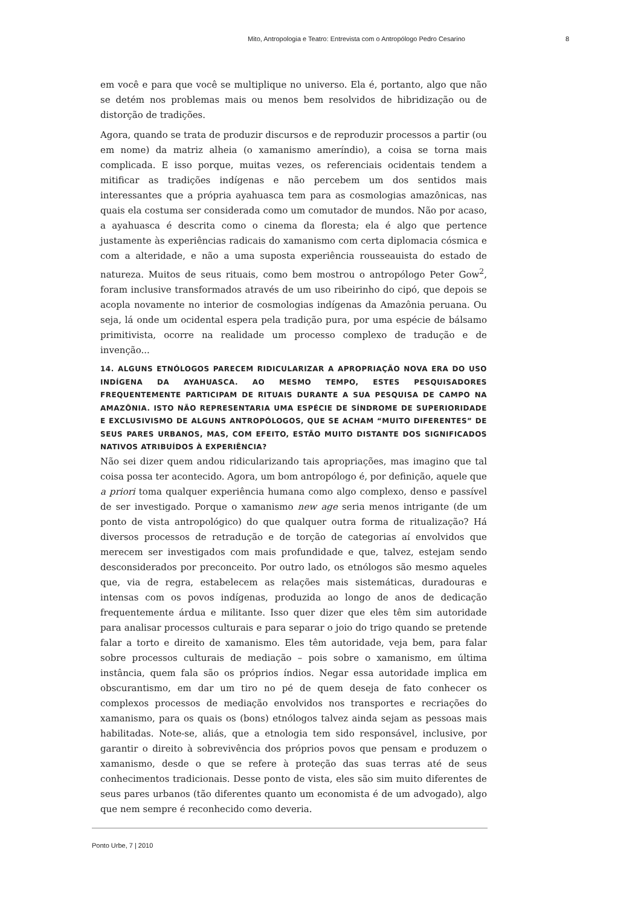Mito, Antropologia e Teatro: Entrevista com o Antropólogo Pedro Cesarino 8
em você e para que você se multiplique no universo. Ela é, portanto, algo que não se detém nos problemas mais ou menos bem resolvidos de hibridização ou de distorção de tradições.
Agora, quando se trata de produzir discursos e de reproduzir processos a partir (ou em nome) da matriz alheia (o xamanismo ameríndio), a coisa se torna mais complicada. E isso porque, muitas vezes, os referenciais ocidentais tendem a mitificar as tradições indígenas e não percebem um dos sentidos mais interessantes que a própria ayahuasca tem para as cosmologias amazônicas, nas quais ela costuma ser considerada como um comutador de mundos. Não por acaso, a ayahuasca é descrita como o cinema da floresta; ela é algo que pertence justamente às experiências radicais do xamanismo com certa diplomacia cósmica e com a alteridade, e não a uma suposta experiência rousseauista do estado de natureza. Muitos de seus rituais, como bem mostrou o antropólogo Peter Gow<sup>2</sup>, foram inclusive transformados através de um uso ribeirinho do cipó, que depois se acopla novamente no interior de cosmologias indígenas da Amazônia peruana. Ou seja, lá onde um ocidental espera pela tradição pura, por uma espécie de bálsamo primitivista, ocorre na realidade um processo complexo de tradução e de invenção...
14. ALGUNS ETNÓLOGOS PARECEM RIDICULARIZAR A APROPRIAÇÃO NOVA ERA DO USO INDÍGENA DA AYAHUASCA. AO MESMO TEMPO, ESTES PESQUISADORES FREQUENTEMENTE PARTICIPAM DE RITUAIS DURANTE A SUA PESQUISA DE CAMPO NA AMAZÔNIA. ISTO NÃO REPRESENTARIA UMA ESPÉCIE DE SÍNDROME DE SUPERIORIDADE E EXCLUSIVISMO DE ALGUNS ANTROPÓLOGOS, QUE SE ACHAM “MUITO DIFERENTES” DE SEUS PARES URBANOS, MAS, COM EFEITO, ESTÃO MUITO DISTANTE DOS SIGNIFICADOS NATIVOS ATRIBUÍDOS À EXPERIÊNCIA?
Não sei dizer quem andou ridicularizando tais apropriações, mas imagino que tal coisa possa ter acontecido. Agora, um bom antropólogo é, por definição, aquele que a priori toma qualquer experiência humana como algo complexo, denso e passível de ser investigado. Porque o xamanismo new age seria menos intrigante (de um ponto de vista antropológico) do que qualquer outra forma de ritualização? Há diversos processos de retradução e de torção de categorias aí envolvidos que merecem ser investigados com mais profundidade e que, talvez, estejam sendo desconsiderados por preconceito. Por outro lado, os etnólogos são mesmo aqueles que, via de regra, estabelecem as relações mais sistemáticas, duradouras e intensas com os povos indígenas, produzida ao longo de anos de dedicação frequentemente árdua e militante. Isso quer dizer que eles têm sim autoridade para analisar processos culturais e para separar o joio do trigo quando se pretende falar a torto e direito de xamanismo. Eles têm autoridade, veja bem, para falar sobre processos culturais de mediação – pois sobre o xamanismo, em última instância, quem fala são os próprios índios. Negar essa autoridade implica em obscurantismo, em dar um tiro no pé de quem deseja de fato conhecer os complexos processos de mediação envolvidos nos transportes e recriações do xamanismo, para os quais os (bons) etnólogos talvez ainda sejam as pessoas mais habilitadas. Note-se, aliás, que a etnologia tem sido responsável, inclusive, por garantir o direito à sobrevivência dos próprios povos que pensam e produzem o xamanismo, desde o que se refere à proteção das suas terras até de seus conhecimentos tradicionais. Desse ponto de vista, eles são sim muito diferentes de seus pares urbanos (tão diferentes quanto um economista é de um advogado), algo que nem sempre é reconhecido como deveria.
Ponto Urbe, 7 | 2010